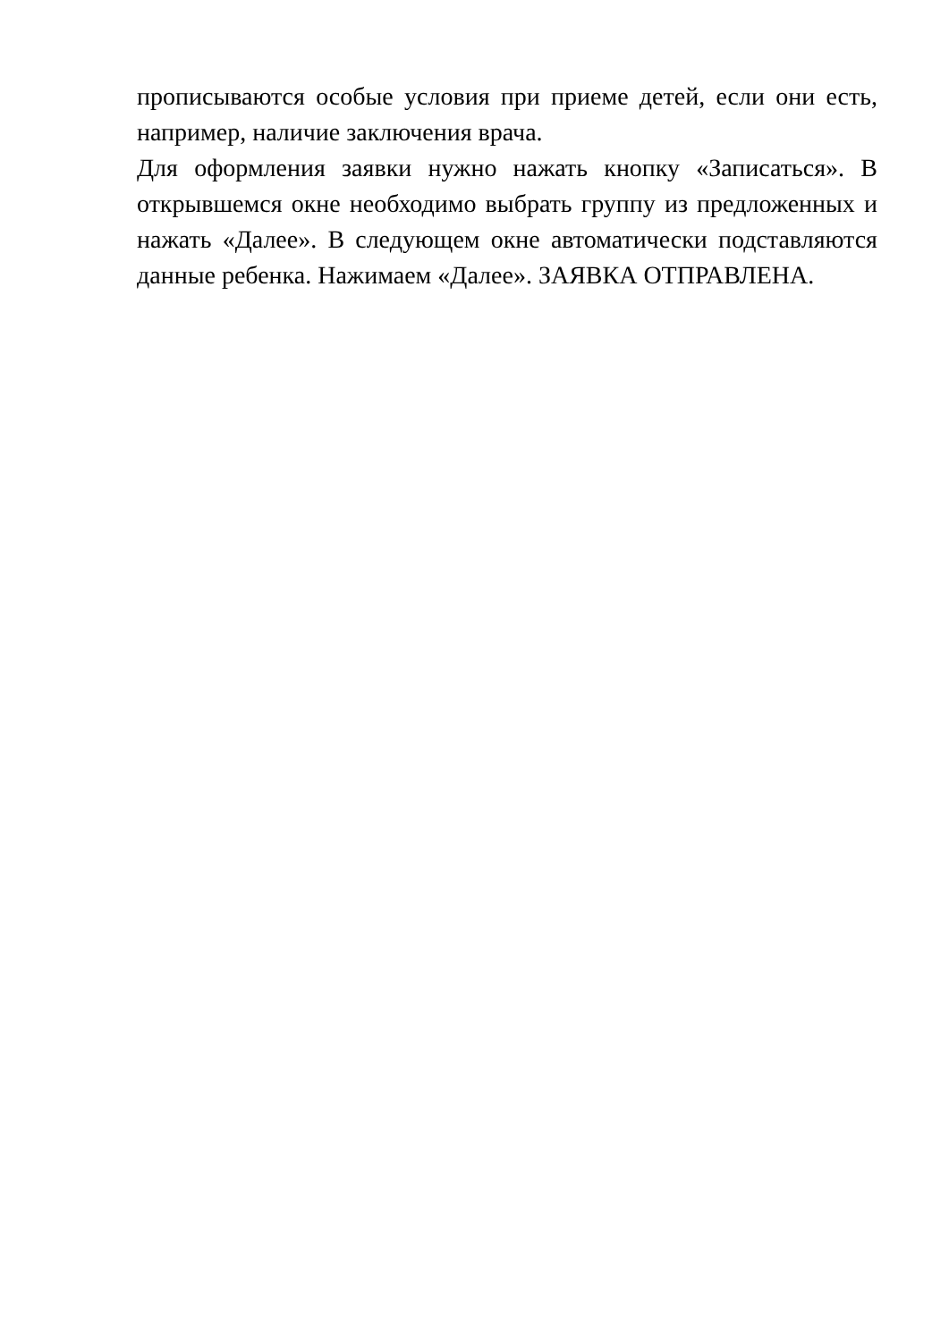прописываются особые условия при приеме детей, если они есть, например, наличие заключения врача.
Для оформления заявки нужно нажать кнопку «Записаться». В открывшемся окне необходимо выбрать группу из предложенных и нажать «Далее». В следующем окне автоматически подставляются данные ребенка. Нажимаем «Далее». ЗАЯВКА ОТПРАВЛЕНА.